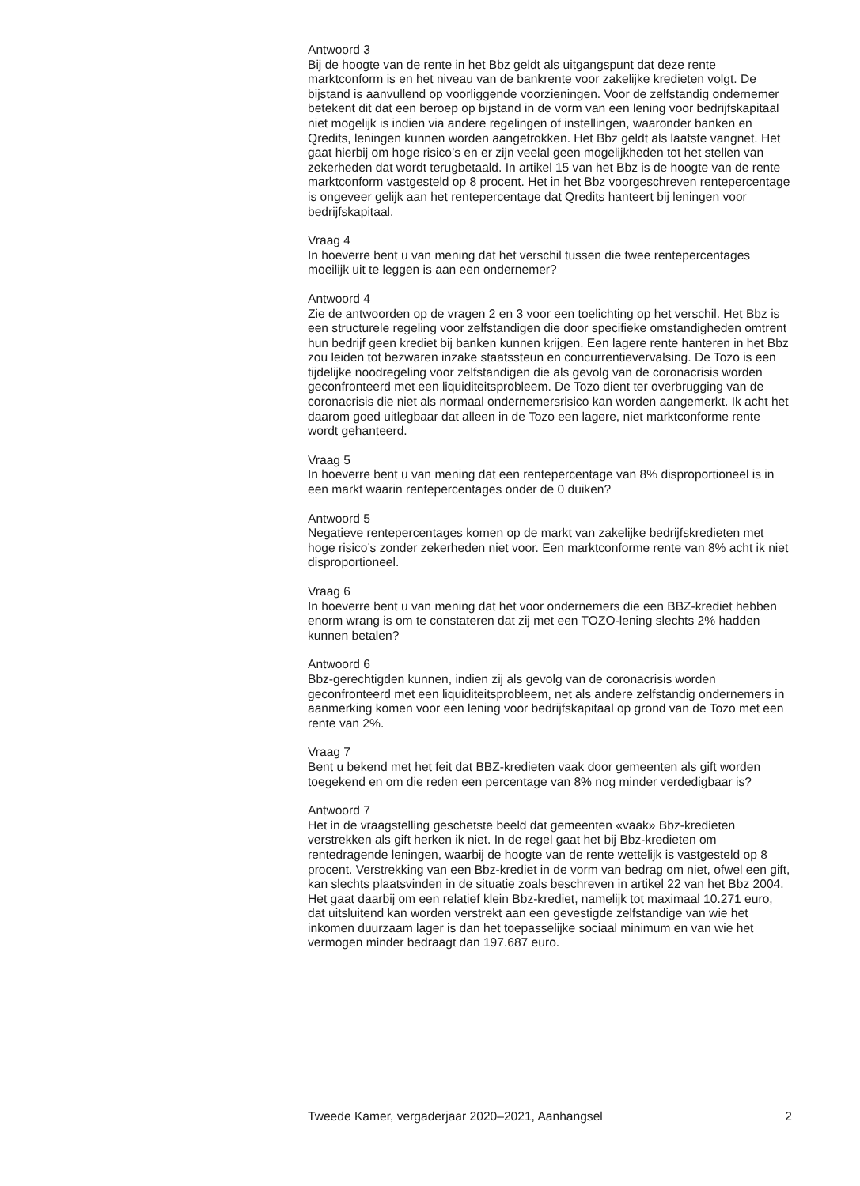Antwoord 3
Bij de hoogte van de rente in het Bbz geldt als uitgangspunt dat deze rente marktconform is en het niveau van de bankrente voor zakelijke kredieten volgt. De bijstand is aanvullend op voorliggende voorzieningen. Voor de zelfstandig ondernemer betekent dit dat een beroep op bijstand in de vorm van een lening voor bedrijfskapitaal niet mogelijk is indien via andere regelingen of instellingen, waaronder banken en Qredits, leningen kunnen worden aangetrokken. Het Bbz geldt als laatste vangnet. Het gaat hierbij om hoge risico’s en er zijn veelal geen mogelijkheden tot het stellen van zekerheden dat wordt terugbetaald. In artikel 15 van het Bbz is de hoogte van de rente marktconform vastgesteld op 8 procent. Het in het Bbz voorgeschreven rentepercentage is ongeveer gelijk aan het rentepercentage dat Qredits hanteert bij leningen voor bedrijfskapitaal.
Vraag 4
In hoeverre bent u van mening dat het verschil tussen die twee rentepercentages moeilijk uit te leggen is aan een ondernemer?
Antwoord 4
Zie de antwoorden op de vragen 2 en 3 voor een toelichting op het verschil. Het Bbz is een structurele regeling voor zelfstandigen die door specifieke omstandigheden omtrent hun bedrijf geen krediet bij banken kunnen krijgen. Een lagere rente hanteren in het Bbz zou leiden tot bezwaren inzake staatssteun en concurrentievervalsing. De Tozo is een tijdelijke noodregeling voor zelfstandigen die als gevolg van de coronacrisis worden geconfronteerd met een liquiditeitsprobleem. De Tozo dient ter overbrugging van de coronacrisis die niet als normaal ondernemersrisico kan worden aangemerkt. Ik acht het daarom goed uitlegbaar dat alleen in de Tozo een lagere, niet marktconforme rente wordt gehanteerd.
Vraag 5
In hoeverre bent u van mening dat een rentepercentage van 8% disproportioneel is in een markt waarin rentepercentages onder de 0 duiken?
Antwoord 5
Negatieve rentepercentages komen op de markt van zakelijke bedrijfskredieten met hoge risico’s zonder zekerheden niet voor. Een marktconforme rente van 8% acht ik niet disproportioneel.
Vraag 6
In hoeverre bent u van mening dat het voor ondernemers die een BBZ-krediet hebben enorm wrang is om te constateren dat zij met een TOZO-lening slechts 2% hadden kunnen betalen?
Antwoord 6
Bbz-gerechtigden kunnen, indien zij als gevolg van de coronacrisis worden geconfronteerd met een liquiditeitsprobleem, net als andere zelfstandig ondernemers in aanmerking komen voor een lening voor bedrijfskapitaal op grond van de Tozo met een rente van 2%.
Vraag 7
Bent u bekend met het feit dat BBZ-kredieten vaak door gemeenten als gift worden toegekend en om die reden een percentage van 8% nog minder verdedigbaar is?
Antwoord 7
Het in de vraagstelling geschetste beeld dat gemeenten «vaak» Bbz-kredieten verstrekken als gift herken ik niet. In de regel gaat het bij Bbz-kredieten om rentedragende leningen, waarbij de hoogte van de rente wettelijk is vastgesteld op 8 procent. Verstrekking van een Bbz-krediet in de vorm van bedrag om niet, ofwel een gift, kan slechts plaatsvinden in de situatie zoals beschreven in artikel 22 van het Bbz 2004. Het gaat daarbij om een relatief klein Bbz-krediet, namelijk tot maximaal 10.271 euro, dat uitsluitend kan worden verstrekt aan een gevestigde zelfstandige van wie het inkomen duurzaam lager is dan het toepasselijke sociaal minimum en van wie het vermogen minder bedraagt dan 197.687 euro.
Tweede Kamer, vergaderjaar 2020–2021, Aanhangsel 2